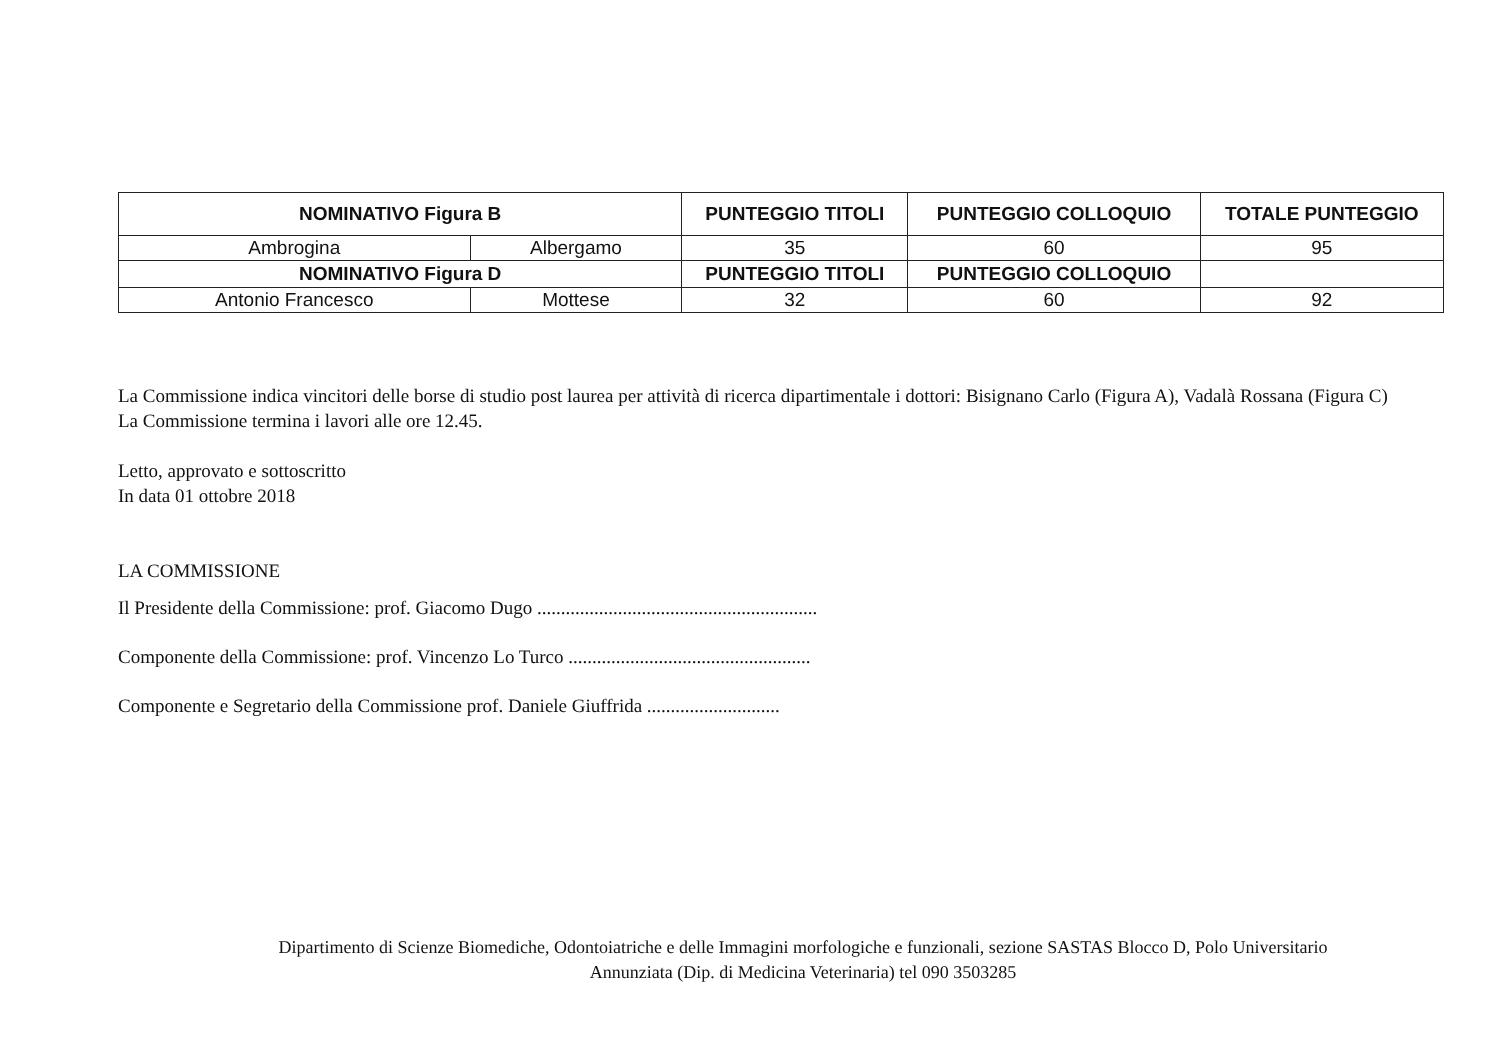| NOMINATIVO Figura B | | PUNTEGGIO TITOLI | PUNTEGGIO COLLOQUIO | TOTALE PUNTEGGIO |
| --- | --- | --- | --- | --- |
| Ambrogina | Albergamo | 35 | 60 | 95 |
| NOMINATIVO Figura D | | PUNTEGGIO TITOLI | PUNTEGGIO COLLOQUIO | |
| Antonio Francesco | Mottese | 32 | 60 | 92 |
La Commissione indica vincitori delle borse di studio post laurea per attività di ricerca dipartimentale i dottori: Bisignano Carlo (Figura A), Vadalà Rossana (Figura C)
La Commissione termina i lavori alle ore 12.45.
Letto, approvato e sottoscritto
In data 01 ottobre 2018
LA COMMISSIONE
Il Presidente della Commissione: prof. Giacomo Dugo ...........................................................
Componente della Commissione: prof. Vincenzo Lo Turco ...................................................
Componente e Segretario della Commissione prof. Daniele Giuffrida ............................
Dipartimento di Scienze Biomediche, Odontoiatriche e delle Immagini morfologiche e funzionali, sezione SASTAS Blocco D, Polo Universitario
Annunziata (Dip. di Medicina Veterinaria) tel 090 3503285